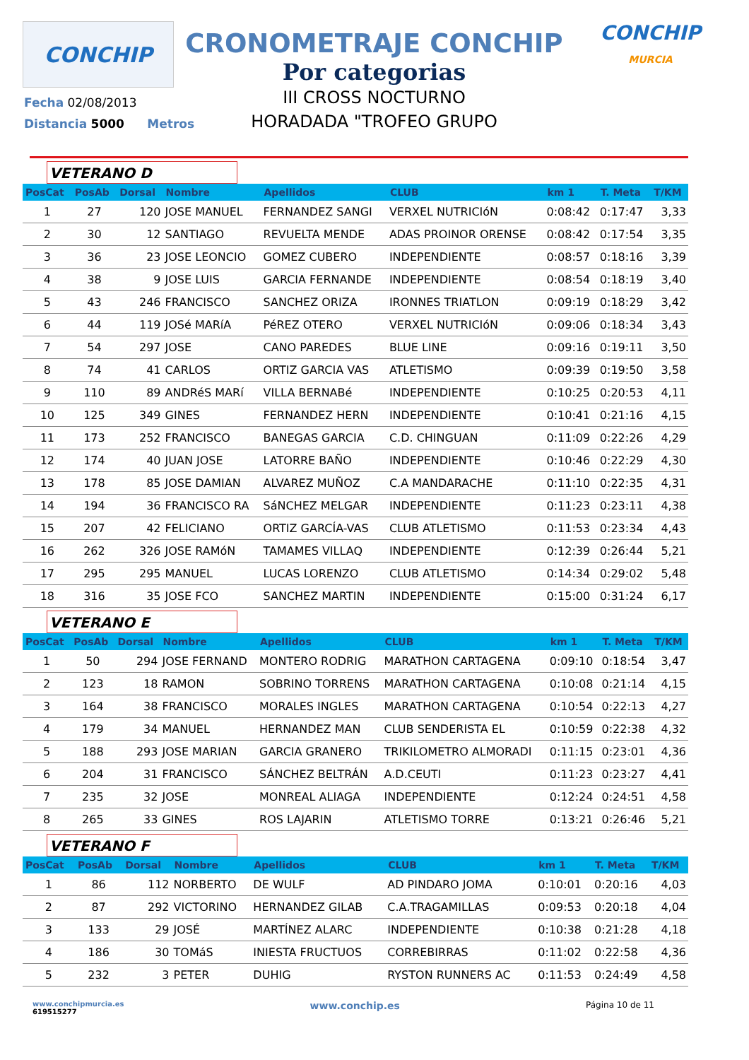CONCHIP
CRONOMETRAJE CONCHIP
Por categorias
III CROSS NOCTURNO
HORADADA "TROFEO GRUPO
CONCHIP
MURCIA
Fecha 02/08/2013
Distancia 5000 Metros
VETERANO D
| PosCat | PosAb | Dorsal | Nombre | Apellidos | CLUB | km 1 | T. Meta | T/KM |
| --- | --- | --- | --- | --- | --- | --- | --- | --- |
| 1 | 27 | 120 | JOSE MANUEL | FERNANDEZ SANGI | VERXEL NUTRICIóN | 0:08:42 | 0:17:47 | 3,33 |
| 2 | 30 | 12 | SANTIAGO | REVUELTA MENDE | ADAS PROINOR ORENSE | 0:08:42 | 0:17:54 | 3,35 |
| 3 | 36 | 23 | JOSE LEONCIO | GOMEZ CUBERO | INDEPENDIENTE | 0:08:57 | 0:18:16 | 3,39 |
| 4 | 38 | 9 | JOSE LUIS | GARCIA FERNANDE | INDEPENDIENTE | 0:08:54 | 0:18:19 | 3,40 |
| 5 | 43 | 246 | FRANCISCO | SANCHEZ ORIZA | IRONNES TRIATLON | 0:09:19 | 0:18:29 | 3,42 |
| 6 | 44 | 119 | JOSé MARíA | PéREZ OTERO | VERXEL NUTRICIóN | 0:09:06 | 0:18:34 | 3,43 |
| 7 | 54 | 297 | JOSE | CANO PAREDES | BLUE LINE | 0:09:16 | 0:19:11 | 3,50 |
| 8 | 74 | 41 | CARLOS | ORTIZ GARCIA VAS | ATLETISMO | 0:09:39 | 0:19:50 | 3,58 |
| 9 | 110 | 89 | ANDRéS MARí | VILLA BERNABé | INDEPENDIENTE | 0:10:25 | 0:20:53 | 4,11 |
| 10 | 125 | 349 | GINES | FERNANDEZ HERN | INDEPENDIENTE | 0:10:41 | 0:21:16 | 4,15 |
| 11 | 173 | 252 | FRANCISCO | BANEGAS GARCIA | C.D. CHINGUAN | 0:11:09 | 0:22:26 | 4,29 |
| 12 | 174 | 40 | JUAN JOSE | LATORRE BAÑO | INDEPENDIENTE | 0:10:46 | 0:22:29 | 4,30 |
| 13 | 178 | 85 | JOSE DAMIAN | ALVAREZ MUÑOZ | C.A MANDARACHE | 0:11:10 | 0:22:35 | 4,31 |
| 14 | 194 | 36 | FRANCISCO RA | SáNCHEZ MELGAR | INDEPENDIENTE | 0:11:23 | 0:23:11 | 4,38 |
| 15 | 207 | 42 | FELICIANO | ORTIZ GARCÍA-VAS | CLUB ATLETISMO | 0:11:53 | 0:23:34 | 4,43 |
| 16 | 262 | 326 | JOSE RAMóN | TAMAMES VILLAQ | INDEPENDIENTE | 0:12:39 | 0:26:44 | 5,21 |
| 17 | 295 | 295 | MANUEL | LUCAS LORENZO | CLUB ATLETISMO | 0:14:34 | 0:29:02 | 5,48 |
| 18 | 316 | 35 | JOSE FCO | SANCHEZ MARTIN | INDEPENDIENTE | 0:15:00 | 0:31:24 | 6,17 |
VETERANO E
| PosCat | PosAb | Dorsal | Nombre | Apellidos | CLUB | km 1 | T. Meta | T/KM |
| --- | --- | --- | --- | --- | --- | --- | --- | --- |
| 1 | 50 | 294 | JOSE FERNAND | MONTERO RODRIG | MARATHON CARTAGENA | 0:09:10 | 0:18:54 | 3,47 |
| 2 | 123 | 18 | RAMON | SOBRINO TORRENS | MARATHON CARTAGENA | 0:10:08 | 0:21:14 | 4,15 |
| 3 | 164 | 38 | FRANCISCO | MORALES INGLES | MARATHON CARTAGENA | 0:10:54 | 0:22:13 | 4,27 |
| 4 | 179 | 34 | MANUEL | HERNANDEZ MAN | CLUB SENDERISTA EL | 0:10:59 | 0:22:38 | 4,32 |
| 5 | 188 | 293 | JOSE MARIAN | GARCIA GRANERO | TRIKILOMETRO ALMORADI | 0:11:15 | 0:23:01 | 4,36 |
| 6 | 204 | 31 | FRANCISCO | SÁNCHEZ BELTRÁN | A.D.CEUTI | 0:11:23 | 0:23:27 | 4,41 |
| 7 | 235 | 32 | JOSE | MONREAL ALIAGA | INDEPENDIENTE | 0:12:24 | 0:24:51 | 4,58 |
| 8 | 265 | 33 | GINES | ROS LAJARIN | ATLETISMO TORRE | 0:13:21 | 0:26:46 | 5,21 |
VETERANO F
| PosCat | PosAb | Dorsal | Nombre | Apellidos | CLUB | km 1 | T. Meta | T/KM |
| --- | --- | --- | --- | --- | --- | --- | --- | --- |
| 1 | 86 | 112 | NORBERTO | DE WULF | AD PINDARO JOMA | 0:10:01 | 0:20:16 | 4,03 |
| 2 | 87 | 292 | VICTORINO | HERNANDEZ GILAB | C.A.TRAGAMILLAS | 0:09:53 | 0:20:18 | 4,04 |
| 3 | 133 | 29 | JOSÉ | MARTÍNEZ ALARC | INDEPENDIENTE | 0:10:38 | 0:21:28 | 4,18 |
| 4 | 186 | 30 | TOMáS | INIESTA FRUCTUOS | CORREBIRRAS | 0:11:02 | 0:22:58 | 4,36 |
| 5 | 232 | 3 | PETER | DUHIG | RYSTON RUNNERS AC | 0:11:53 | 0:24:49 | 4,58 |
www.conchipmurcia.es
619515277
www.conchip.es
Página 10 de 11